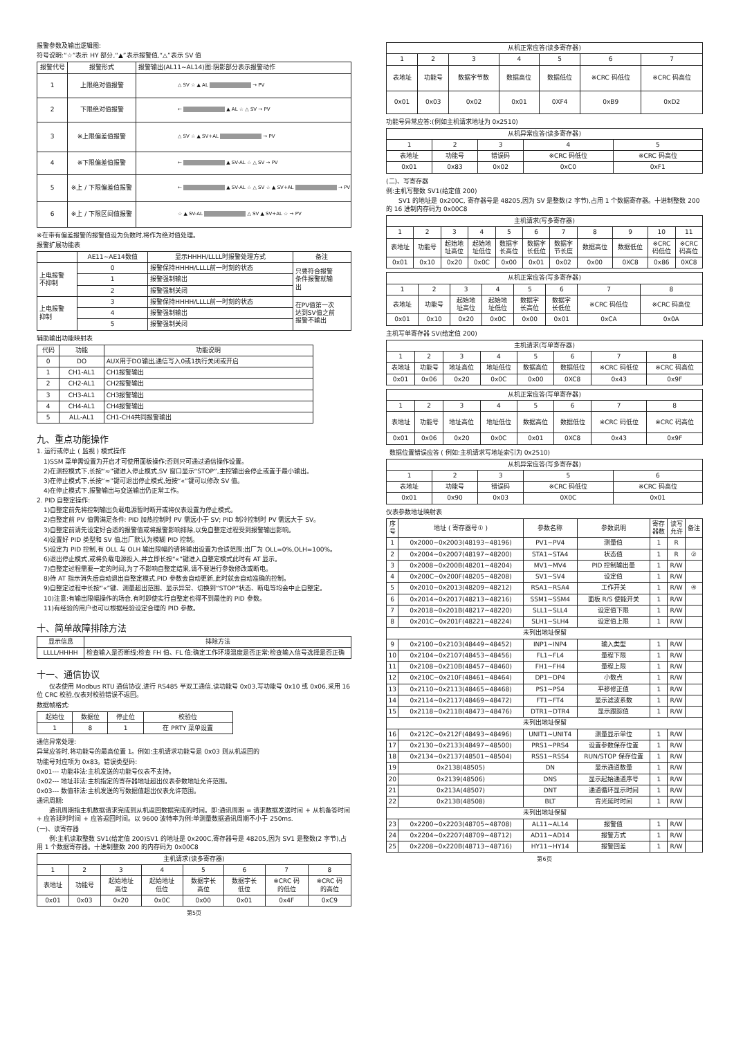报警参数及输出逻辑图:
符号说明:“☆”表示 HY 部分,“▲”表示报警值,“△”表示 SV 值
| 报警代号 | 报警形式 | 报警输出(AL11~AL14)图:阴影部分表示报警动作 |
| --- | --- | --- |
| 1 | 上限绝对值报警 | △ SV ☆ ▲ AL → PV |
| 2 | 下限绝对值报警 | ← ▲ AL ☆ △ SV → PV |
| 3 | ※上限偏差值报警 | △ SV ☆ ▲ SV+AL → PV |
| 4 | ※下限偏差值报警 | ← ▲ SV-AL ☆ △ SV → PV |
| 5 | ※上 / 下限偏差值报警 | ← ▲ SV-AL ☆ △ SV ☆ ▲ SV+AL → PV |
| 6 | ※上 / 下限区间值报警 | ☆ ▲ SV-AL △ SV ▲ SV+AL ☆ → PV |
※在带有偏差报警的报警值设为负数时,将作为绝对值处理。
报警扩展功能表
| | AE11~AE14数值 | 显示HHHH/LLLL时报警处理方式 | 备注 |
| --- | --- | --- | --- |
| 上电报警 不抑制 | 0 | 报警保持HHHH/LLLL前一时刻的状态 | 只要符合报警 条件报警就输 出 |
| | 1 | 报警强制输出 | |
| | 2 | 报警强制关闭 | |
| 上电报警 抑制 | 3 | 报警保持HHHH/LLLL前一时刻的状态 | 在PV值第一次 达到SV值之前 报警不输出 |
| | 4 | 报警强制输出 | |
| | 5 | 报警强制关闭 | |
辅助输出功能映射表
| 代码 | 功能 | 功能说明 |
| --- | --- | --- |
| 0 | DO | AUX用于DO输出,通信写入0或1执行关闭或开启 |
| 1 | CH1-AL1 | CH1报警输出 |
| 2 | CH2-AL1 | CH2报警输出 |
| 3 | CH3-AL1 | CH3报警输出 |
| 4 | CH4-AL1 | CH4报警输出 |
| 5 | ALL-AL1 | CH1-CH4共同报警输出 |
九、重点功能操作
1. 运行或停止 ( 监视 ) 模式操作
1)SSM 菜单需设置为开启才可使用面板操作;否则只可通过通信操作设置。
2)在测控模式下,长按“≈”键进入停止模式,SV 窗口显示“STOP”,主控输出会停止或置于最小输出。
3)在停止模式下,长按“≈”键可退出停止模式,短按“«”键可以修改 SV 值。
4)在停止模式下,报警输出与变送输出仍正常工作。
2. PID 自整定操作:
1)自整定前先将控制输出负载电源暂时断开或将仪表设置为停止模式。
2)自整定前 PV 值需满足条件: PID 加热控制时 PV 需远小于 SV; PID 制冷控制时 PV 需远大于 SV。
3)自整定前请先设定好合适的报警值或将报警影响排除,以免自整定过程受到报警输出影响。
4)设置好 PID 类型和 SV 值,出厂默认为模糊 PID 控制。
5)设定为 PID 控制,有 OLL 与 OLH 输出限幅的请将输出设置为合适范围;出厂为 OLL=0%,OLH=100%。
6)退出停止模式,或将负载电源投入,并立即长按“«”键进入自整定模式此时有 AT 显示。
7)自整定过程需要一定的时间,为了不影响自整定结果,请不要进行参数修改或断电。
8)待 AT 指示消失后自动退出自整定模式,PID 参数会自动更新,此时就会自动准确的控制。
9)自整定过程中长按“«”键、测量超出范围、显示异常、切换到“STOP”状态、断电等均会中止自整定。
10)注意:有输出限幅操作的场合,有时即使实行自整定也得不到最佳的 PID 参数。
11)有经验的用户也可以根据经验设定合理的 PID 参数。
十、简单故障排除方法
| 显示信息 | 排除方法 |
| --- | --- |
| LLLL/HHHH | 检查输入是否断线;检查 FH 值、FL 值;确定工作环境温度是否正常;检查输入信号选择是否正确 |
十一、通信协议
  仪表使用 Modbus RTU 通信协议,进行 RS485 半双工通信,读功能号 0x03,写功能号 0x10 或 0x06,采用 16 位 CRC 校验,仪表对校验错误不返回。
数据帧格式:
| 起始位 | 数据位 | 停止位 | 校验位 |
| --- | --- | --- | --- |
| 1 | 8 | 1 | 在 PRTY 菜单设置 |
通信异常处理:
异常应答时,将功能号的最高位置 1。例如:主机请求功能号是 0x03 则从机返回的
功能号对应项为 0x83。错误类型码:
0x01--- 功能非法:主机发送的功能号仪表不支持。
0x02--- 地址非法:主机指定的寄存器地址超出仪表参数地址允许范围。
0x03--- 数值非法:主机发送的写数据值超出仪表允许范围。
通讯周期:
  通讯周期指主机数据请求完成到从机返回数据完成的时间。即:通讯周期 = 请求数据发送时间 + 从机备答时间 + 应答延时时间 + 应答返回时间。以 9600 波特率为例:单测量数据通讯周期不小于 250ms.
(一)、读寄存器
  例:主机读取整数 SV1(给定值 200)SV1 的地址是 0x200C,寄存器号是 48205,因为 SV1 是整数(2 字节),占用 1 个数据寄存器。十进制整数 200 的内存码为 0x00C8
| 主机请求(读多寄存器) | | | | | | | |
| --- | --- | --- | --- | --- | --- | --- | --- |
| 1 | 2 | 3 | 4 | 5 | 6 | 7 | 8 |
| 表地址 | 功能号 | 起始地址 高位 | 起始地址 低位 | 数据字长 高位 | 数据字长 低位 | ※CRC 码 的低位 | ※CRC 码 的高位 |
| 0x01 | 0x03 | 0x20 | 0x0C | 0x00 | 0x01 | 0x4F | 0xC9 |
第5页
| 从机正常应答(读多寄存器) | | | | | | |
| --- | --- | --- | --- | --- | --- | --- |
| 1 | 2 | 3 | 4 | 5 | 6 | 7 |
| 表地址 | 功能号 | 数据字节数 | 数据高位 | 数据低位 | ※CRC 码低位 | ※CRC 码高位 |
| 0x01 | 0x03 | 0x02 | 0x01 | 0XF4 | 0xB9 | 0xD2 |
功能号异常应答:(例如主机请求地址为 0x2510)
| 从机异常应答(读多寄存器) | | | | |
| --- | --- | --- | --- | --- |
| 1 | 2 | 3 | 4 | 5 |
| 表地址 | 功能号 | 错误码 | ※CRC 码低位 | ※CRC 码高位 |
| 0x01 | 0x83 | 0x02 | 0xC0 | 0xF1 |
(二)、写寄存器
例:主机写整数 SV1(给定值 200)
  SV1 的地址是 0x200C, 寄存器号是 48205,因为 SV 是整数(2 字节),占用 1 个数据寄存器。十进制整数 200 的 16 进制内存码为 0x00C8
| 主机请求(写多寄存器) | | | | | | | | | | |
| --- | --- | --- | --- | --- | --- | --- | --- | --- | --- | --- |
| 1 | 2 | 3 | 4 | 5 | 6 | 7 | 8 | 9 | 10 | 11 |
| 表地址 | 功能号 | 起始地 址高位 | 起始地 址低位 | 数据字 长高位 | 数据字 长低位 | 数据字 节长度 | 数据高位 | 数据低位 | ※CRC 码低位 | ※CRC 码高位 |
| 0x01 | 0x10 | 0x20 | 0x0C | 0x00 | 0x01 | 0x02 | 0x00 | 0XC8 | 0x86 | 0XC8 |
| 从机正常应答(写多寄存器) | | | | | | | |
| --- | --- | --- | --- | --- | --- | --- | --- |
| 1 | 2 | 3 | 4 | 5 | 6 | 7 | 8 |
| 表地址 | 功能号 | 起始地 址高位 | 起始地 址低位 | 数据字 长高位 | 数据字 长低位 | ※CRC 码低位 | ※CRC 码高位 |
| 0x01 | 0x10 | 0x20 | 0x0C | 0x00 | 0x01 | 0xCA | 0x0A |
主机写单寄存器 SV(给定值 200)
| 主机请求(写单寄存器) | | | | | | | |
| --- | --- | --- | --- | --- | --- | --- | --- |
| 1 | 2 | 3 | 4 | 5 | 6 | 7 | 8 |
| 表地址 | 功能号 | 地址高位 | 地址低位 | 数据高位 | 数据低位 | ※CRC 码低位 | ※CRC 码高位 |
| 0x01 | 0x06 | 0x20 | 0x0C | 0x00 | 0XC8 | 0x43 | 0x9F |
| 从机正常应答(写单寄存器) | | | | | | | |
| --- | --- | --- | --- | --- | --- | --- | --- |
| 1 | 2 | 3 | 4 | 5 | 6 | 7 | 8 |
| 表地址 | 功能号 | 地址高位 | 地址低位 | 数据高位 | 数据低位 | ※CRC 码低位 | ※CRC 码高位 |
| 0x01 | 0x06 | 0x20 | 0x0C | 0x01 | 0XC8 | 0x43 | 0x9F |
 数据位置错误应答 ( 例如:主机请求写地址索引为 0x2510)
| 从机异常应答(写多寄存器) | | | | |
| --- | --- | --- | --- | --- |
| 1 | 2 | 3 | 5 | 6 |
| 表地址 | 功能号 | 错误码 | ※CRC 码低位 | ※CRC 码高位 |
| 0x01 | 0x90 | 0x03 | 0X0C | 0x01 |
仪表参数地址映射表
| 序 号 | 地址 ( 寄存器号① ) | 参数名称 | 参数说明 | 寄存 器数 | 读写 允许 | 备注 |
| --- | --- | --- | --- | --- | --- | --- |
| 1 | 0x2000~0x2003(48193~48196) | PV1~PV4 | 测量值 | 1 | R | |
| 2 | 0x2004~0x2007(48197~48200) | STA1~STA4 | 状态值 | 1 | R | ② |
| 3 | 0x2008~0x200B(48201~48204) | MV1~MV4 | PID 控制输出量 | 1 | R/W | |
| 4 | 0x200C~0x200F(48205~48208) | SV1~SV4 | 设定值 | 1 | R/W | |
| 5 | 0x2010~0x2013(48209~48212) | RSA1~RSA4 | 工作开关 | 1 | R/W | ④ |
| 6 | 0x2014~0x2017(48213~48216) | SSM1~SSM4 | 面板 R/S 使能开关 | 1 | R/W | |
| 7 | 0x2018~0x201B(48217~48220) | SLL1~SLL4 | 设定值下限 | 1 | R/W | |
| 8 | 0x201C~0x201F(48221~48224) | SLH1~SLH4 | 设定值上限 | 1 | R/W | |
| 未列出地址保留 | | | | | | |
| 9 | 0x2100~0x2103(48449~48452) | INP1~INP4 | 输入类型 | 1 | R/W | |
| 10 | 0x2104~0x2107(48453~48456) | FL1~FL4 | 量程下限 | 1 | R/W | |
| 11 | 0x2108~0x210B(48457~48460) | FH1~FH4 | 量程上限 | 1 | R/W | |
| 12 | 0x210C~0x210F(48461~48464) | DP1~DP4 | 小数点 | 1 | R/W | |
| 13 | 0x2110~0x2113(48465~48468) | PS1~PS4 | 平移修正值 | 1 | R/W | |
| 14 | 0x2114~0x2117(48469~48472) | FT1~FT4 | 显示滤波系数 | 1 | R/W | |
| 15 | 0x2118~0x211B(48473~48476) | DTR1~DTR4 | 显示跟踪值 | 1 | R/W | |
| 未列出地址保留 | | | | | | |
| 16 | 0x212C~0x212F(48493~48496) | UNIT1~UNIT4 | 测量显示单位 | 1 | R/W | |
| 17 | 0x2130~0x2133(48497~48500) | PRS1~PRS4 | 设置参数保存位置 | 1 | R/W | |
| 18 | 0x2134~0x2137(48501~48504) | RSS1~RSS4 | RUN/STOP 保存位置 | 1 | R/W | |
| 19 | 0x2138(48505) | DN | 显示通道数量 | 1 | R/W | |
| 20 | 0x2139(48506) | DNS | 显示起始通道序号 | 1 | R/W | |
| 21 | 0x213A(48507) | DNT | 通道循环显示时间 | 1 | R/W | |
| 22 | 0x213B(48508) | BLT | 背光延时时间 | 1 | R/W | |
| 未列出地址保留 | | | | | | |
| 23 | 0x2200~0x2203(48705~48708) | AL11~AL14 | 报警值 | 1 | R/W | |
| 24 | 0x2204~0x2207(48709~48712) | AD11~AD14 | 报警方式 | 1 | R/W | |
| 25 | 0x2208~0x220B(48713~48716) | HY11~HY14 | 报警回差 | 1 | R/W | |
第6页